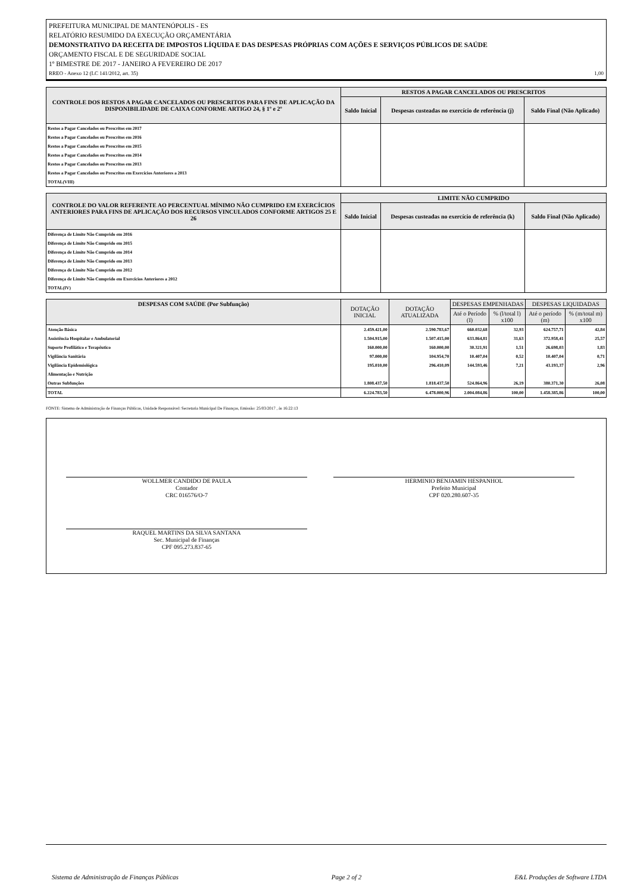PREFEITURA MUNICIPAL DE MANTENÓPOLIS - ES
RELATÓRIO RESUMIDO DA EXECUÇÃO ORÇAMENTÁRIA
DEMONSTRATIVO DA RECEITA DE IMPOSTOS LÍQUIDA E DAS DESPESAS PRÓPRIAS COM AÇÕES E SERVIÇOS PÚBLICOS DE SAÚDE
ORÇAMENTO FISCAL E DE SEGURIDADE SOCIAL
1º BIMESTRE DE 2017 - JANEIRO A FEVEREIRO DE 2017
RREO - Anexo 12 (LC 141/2012, art. 35) 1,00
| CONTROLE DOS RESTOS A PAGAR CANCELADOS OU PRESCRITOS PARA FINS DE APLICAÇÃO DA DISPONIBILIDADE DE CAIXA CONFORME ARTIGO 24, § 1º e 2º | RESTOS A PAGAR CANCELADOS OU PRESCRITOS | | |
| --- | --- | --- | --- |
| | Saldo Inicial | Despesas custeadas no exercício de referência (j) | Saldo Final (Não Aplicado) |
| Restos a Pagar Cancelados ou Prescritos em 2017 | | | |
| Restos a Pagar Cancelados ou Prescritos em 2016 | | | |
| Restos a Pagar Cancelados ou Prescritos em 2015 | | | |
| Restos a Pagar Cancelados ou Prescritos em 2014 | | | |
| Restos a Pagar Cancelados ou Prescritos em 2013 | | | |
| Restos a Pagar Cancelados ou Prescritos em Exercícios Anteriores a 2013 | | | |
| TOTAL(VIII) | | | |
| CONTROLE DO VALOR REFERENTE AO PERCENTUAL MÍNIMO NÃO CUMPRIDO EM EXERCÍCIOS ANTERIORES PARA FINS DE APLICAÇÃO DOS RECURSOS VINCULADOS CONFORME ARTIGOS 25 E 26 | LIMITE NÃO CUMPRIDO | | |
| --- | --- | --- | --- |
| | Saldo Inicial | Despesas custeadas no exercício de referência (k) | Saldo Final (Não Aplicado) |
| Diferença de Limite Não Cumprido em 2016 | | | |
| Diferença de Limite Não Cumprido em 2015 | | | |
| Diferença de Limite Não Cumprido em 2014 | | | |
| Diferença de Limite Não Cumprido em 2013 | | | |
| Diferença de Limite Não Cumprido em 2012 | | | |
| Diferença de Limite Não Cumprido em Exercícios Anteriores a 2012 | | | |
| TOTAL(IV) | | | |
| DESPESAS COM SAÚDE (Por Subfunção) | DOTAÇÃO INICIAL | DOTAÇÃO ATUALIZADA | DESPESAS EMPENHADAS | | DESPESAS LIQUIDADAS | |
| --- | --- | --- | --- | --- | --- | --- |
| | | | Até o Período (I) | % (l/total l) x100 | Até o período (m) | % (m/total m) x100 |
| Atenção Básica | 2.459.421,00 | 2.590.783,67 | 660.032,68 | 32,93 | 624.757,71 | 42,84 |
| Assistência Hospitalar e Ambulatorial | 1.504.915,00 | 1.507.415,00 | 633.864,81 | 31,63 | 372.958,41 | 25,57 |
| Suporte Profilático e Terapêutico | 160.000,00 | 160.000,00 | 30.321,91 | 1,51 | 26.698,03 | 1,83 |
| Vigilância Sanitária | 97.000,00 | 104.954,70 | 10.407,04 | 0,52 | 10.407,04 | 0,71 |
| Vigilância Epidemiológica | 195.010,00 | 296.410,09 | 144.593,46 | 7,21 | 43.193,37 | 2,96 |
| Alimentação e Nutrição | | | | | | |
| Outras Subfunções | 1.808.437,50 | 1.818.437,50 | 524.864,96 | 26,19 | 380.371,30 | 26,08 |
| TOTAL | 6.224.783,50 | 6.478.000,96 | 2.004.084,86 | 100,00 | 1.458.385,86 | 100,00 |
FONTE: Sistema de Administração de Finanças Públicas, Unidade Responsável: Secretaria Municipal De Finanças, Emissão: 25/03/2017 , às 16:22:13
WOLLMER CANDIDO DE PAULA
Contador
CRC 016576/O-7
HERMINIO BENJAMIN HESPANHOL
Prefeito Municipal
CPF 020.280.607-35
RAQUEL MARTINS DA SILVA SANTANA
Sec. Municipal de Finanças
CPF 095.273.837-65
Sistema de Administração de Finanças Públicas Page 2 of 2 E&L Produções de Software LTDA